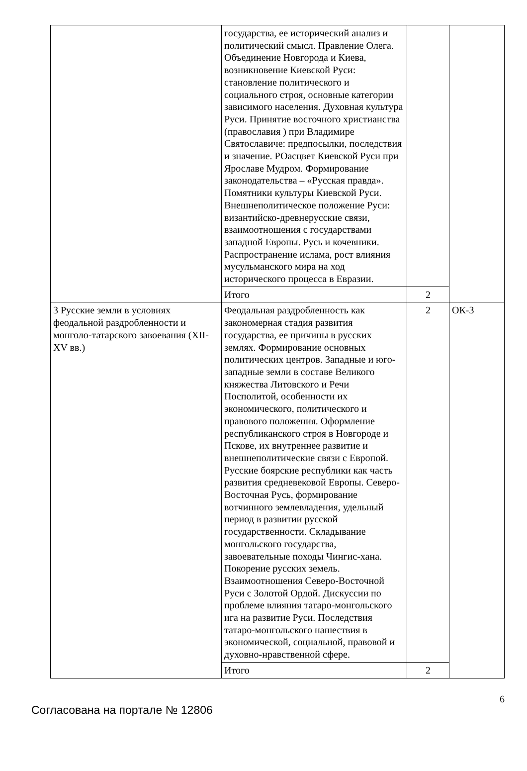| | государства, ее исторический анализ и политический смысл. Правление Олега. Объединение Новгорода и Киева, возникновение Киевской Руси: становление политического и социального строя, основные категории зависимого населения. Духовная культура Руси. Принятие восточного христианства (православия ) при Владимире Святославиче: предпосылки, последствия и значение. РОасцвет Киевской Руси при Ярославе Мудром. Формирование законодательства – «Русская правда». Помятники культуры Киевской Руси. Внешнеполитическое положение Руси: византийско-древнерусские связи, взаимоотношения с государствами западной Европы. Русь и кочевники. Распространение ислама, рост влияния мусульманского мира на ход исторического процесса в Евразии. | | |
| | Итого | 2 | |
| 3 Русские земли в условиях феодальной раздробленности и монголо-татарского завоевания (XII-XV вв.) | Феодальная раздробленность как закономерная стадия развития государства, ее причины в русских землях. Формирование основных политических центров. Западные и юго-западные земли в составе Великого княжества Литовского и Речи Посполитой, особенности их экономического, политического и правового положения. Оформление республиканского строя в Новгороде и Пскове, их внутреннее развитие и внешнеполитические связи с Европой. Русские боярские республики как часть развития средневековой Европы. Северо-Восточная Русь, формирование вотчинного землевладения, удельный период в развитии русской государственности. Складывание монгольского государства, завоевательные походы Чингис-хана. Покорение русских земель. Взаимоотношения Северо-Восточной Руси с Золотой Ордой. Дискуссии по проблеме влияния татаро-монгольского ига на развитие Руси. Последствия татаро-монгольского нашествия в экономической, социальной, правовой и духовно-нравственной сфере. | 2 | ОК-3 |
| | Итого | 2 | |
Согласована на портале № 12806
6